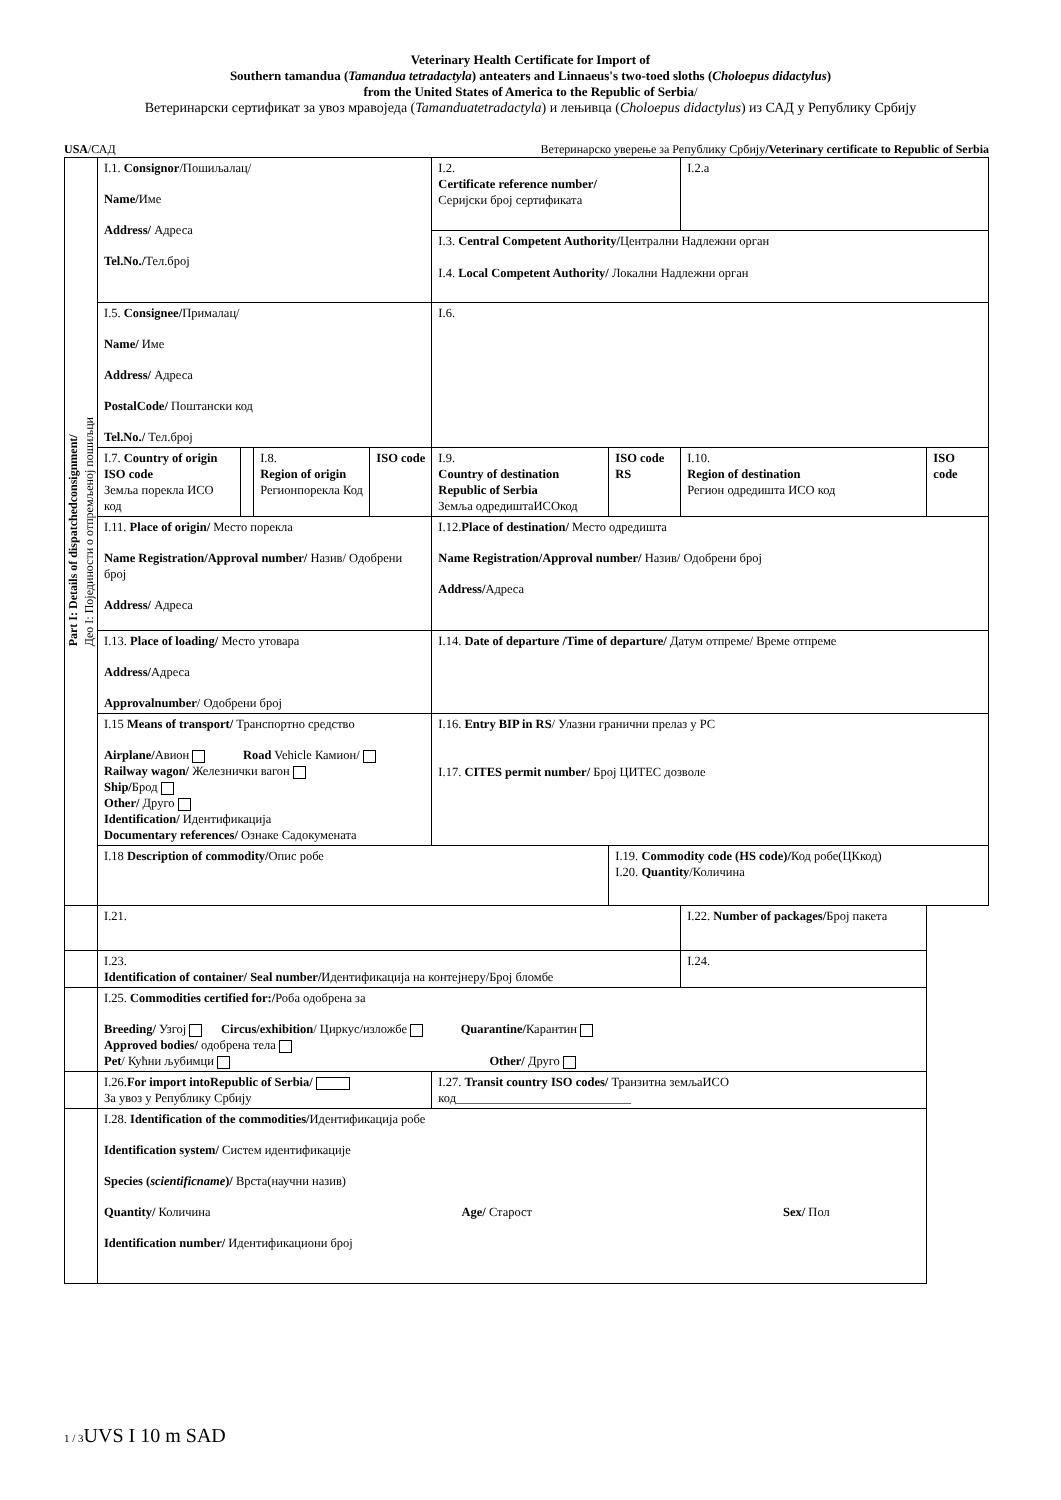Veterinary Health Certificate for Import of
Southern tamandua (Tamandua tetradactyla) anteaters and Linnaeus's two-toed sloths (Choloepus didactylus)
from the United States of America to the Republic of Serbia/
Ветеринарски сертификат за увоз мравоједа (Tamanduatetradactyla) и лењивца (Choloepus didactylus) из САД у Републику Србију
USA/САД Ветеринарско уверење за Републику Србију/Veterinary certificate to Republic of Serbia
| Part I: Details of dispatchedconsignment/ Део I: Појединости о отпремљеној пошиљци | I.1. Consignor /Пошиљалац/ Name/ Име Address/ Адреса Tel.No./ Тел.број | | | | I.2. Certificate reference number/ Серијски број сертификата | | I.2.a | |
| | | | | | I.3. Central Competent Authority/ Централни Надлежни орган I.4. Local Competent Authority/ Локални Надлежни орган | | | |
| | I.5. Consignee/ Прималац/ Name/ Име Address/ Адреса PostalCode/ Поштански код Tel.No./ Тел.број | | | | I.6. | | | |
| | I.7. Country of origin ISO code Земља порекла ИСО код | | I.8. Region of origin Регионпорекла Код | ISO code | I.9. Country of destination Republic of Serbia Земља одредиштаИСОкод | ISO code RS | I.10. Region of destination Регион одредишта ИСО код | ISO code |
| | I.11. Place of origin/ Место порекла Name Registration/Approval number/ Назив/ Одобрени број Address/ Адреса | | | | I.12. Place of destination/ Место одредишта Name Registration/Approval number/ Назив/ Одобрени број Address/ Адреса | | | |
| | I.13. Place of loading/ Место утовара Address/ Адреса Approvalnumber / Одобрени број | | | | I.14. Date of departure /Time of departure/ Датум отпреме/ Време отпреме | | | |
| | I.15 Means of transport/ Транспортно средство Airplane/ Авион Road Vehicle Камион/ Railway wagon/ Железнички вагон Ship/ Брод Other/ Друго Identification/ Идентификација Documentary references/ Ознаке Садокумената | | | | I.16. Entry BIP in RS / Улазни гранични прелаз у РС I.17. CITES permit number/ Број ЦИТЕС дозволе | | | |
| | I.18 Description of commodity/ Опис робе | | | | | I.19. Commodity code (HS code)/ Код робе(ЦКкод) I.20. Quantity /Количина | | |
| | I.21. | | | | | | I.22. Number of packages/ Број пакета | |
| | I.23. Identification of container/ Seal number/ Идентификација на контејнеру/Број бломбе | | | | | | I.24. | |
| | I.25. Commodities certified for:/ Роба одобрена за Breeding/ Узгој Circus/exhibition / Циркус/изложбе Quarantine/ Карантин Approved bodies/ одобрена тела Pet / Кућни љубимци Other/ Друго | | | | | | | |
| | I.26. For import intoRepublic of Serbia/ За увоз у Републику Србију | | | | I.27. Transit country ISO codes/ Транзитна земљаИСО код____________________________ | | | |
| | I.28. Identification of the commodities/ Идентификација робе Identification system/ Систем идентификације Species ( scientificname )/ Врста(научни назив) Quantity/ Количина Age/ Старост Sex/ Пол Identification number/ Идентификациони број | | | | | | | |
1 / 3 UVS I 10 m SAD